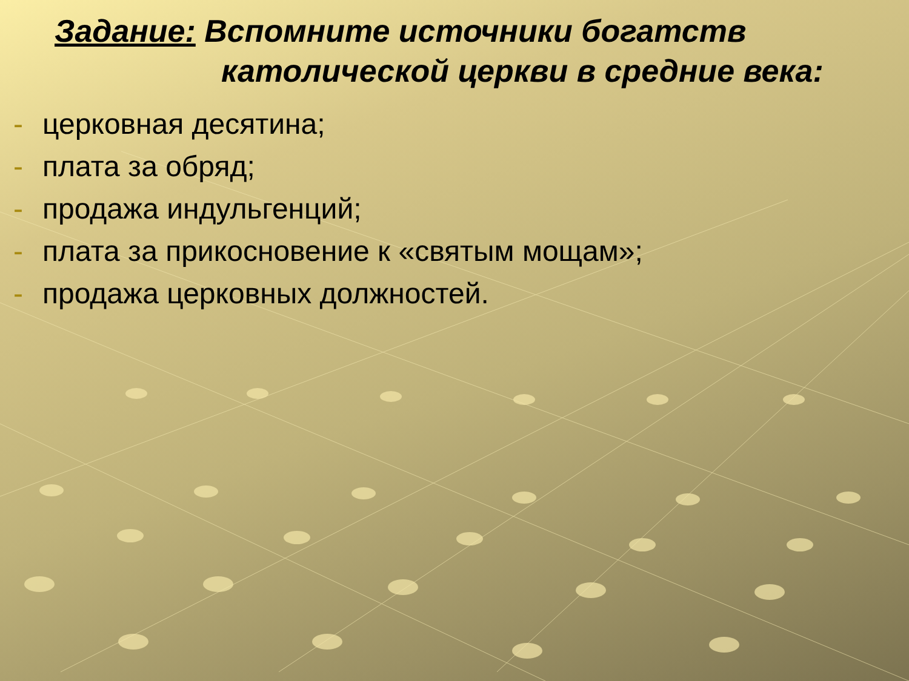Задание: Вспомните источники богатств
католической церкви в средние века:
- церковная десятина;
- плата за обряд;
- продажа индульгенций;
- плата за прикосновение к «святым мощам»;
- продажа церковных должностей.